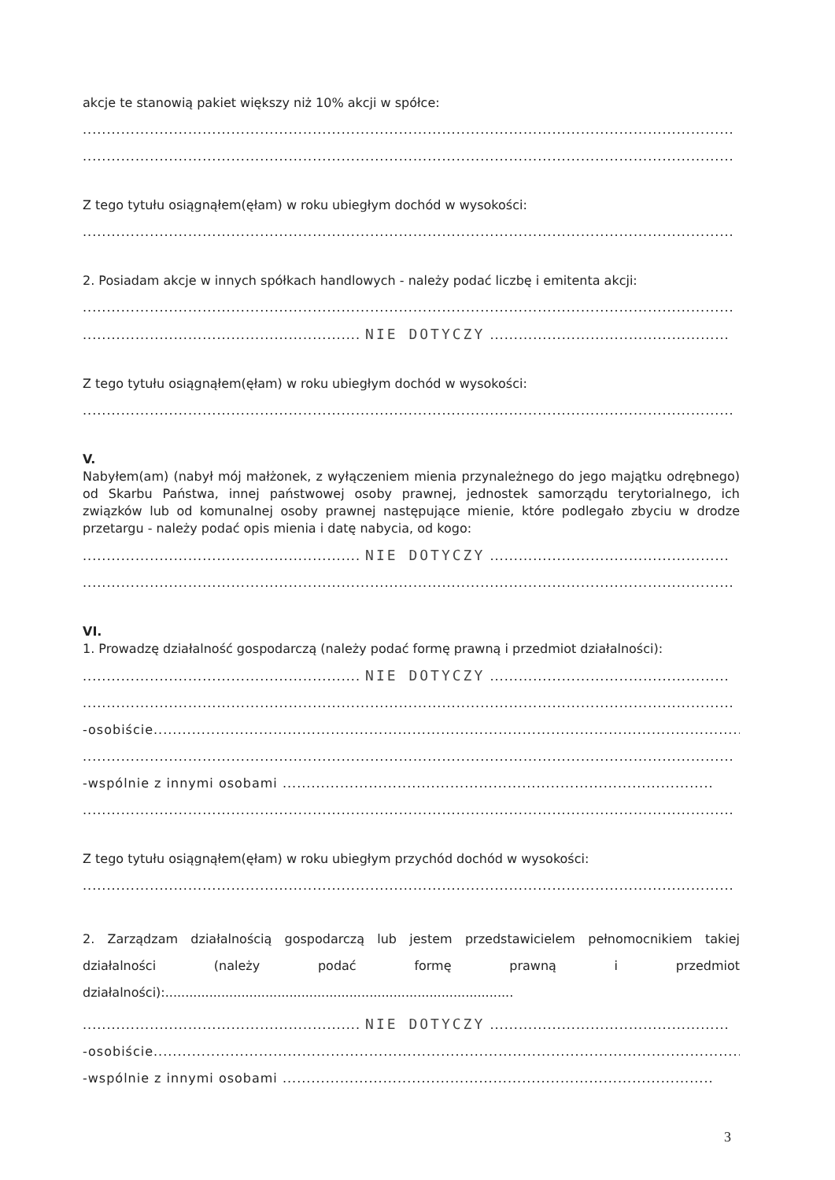akcje te stanowią pakiet większy niż 10% akcji w spółce:
........................................................................................................................................
........................................................................................................................................
Z tego tytułu osiągnąłem(ęłam) w roku ubiegłym dochód w wysokości:
........................................................................................................................................
2. Posiadam akcje w innych spółkach handlowych - należy podać liczbę i emitenta akcji:
........................................................................................................................................
.......................................................... NIE DOTYCZY ..................................................
Z tego tytułu osiągnąłem(ęłam) w roku ubiegłym dochód w wysokości:
........................................................................................................................................
V.
Nabyłem(am) (nabył mój małżonek, z wyłączeniem mienia przynależnego do jego majątku odrębnego) od Skarbu Państwa, innej państwowej osoby prawnej, jednostek samorządu terytorialnego, ich związków lub od komunalnej osoby prawnej następujące mienie, które podlegało zbyciu w drodze przetargu - należy podać opis mienia i datę nabycia, od kogo:
.......................................................... NIE DOTYCZY ..................................................
........................................................................................................................................
VI.
1. Prowadzę działalność gospodarczą (należy podać formę prawną i przedmiot działalności):
.......................................................... NIE DOTYCZY ..................................................
........................................................................................................................................
-osobiście..............................................................................................................................
........................................................................................................................................
-wspólnie z innymi osobami ..........................................................................................
........................................................................................................................................
Z tego tytułu osiągnąłem(ęłam) w roku ubiegłym przychód dochód w wysokości:
........................................................................................................................................
2. Zarządzam działalnością gospodarczą lub jestem przedstawicielem pełnomocnikiem takiej działalności (należy podać formę prawną i przedmiot działalności):.......................................................................................
.......................................................... NIE DOTYCZY ..................................................
-osobiście..............................................................................................................................
-wspólnie z innymi osobami ..........................................................................................
3